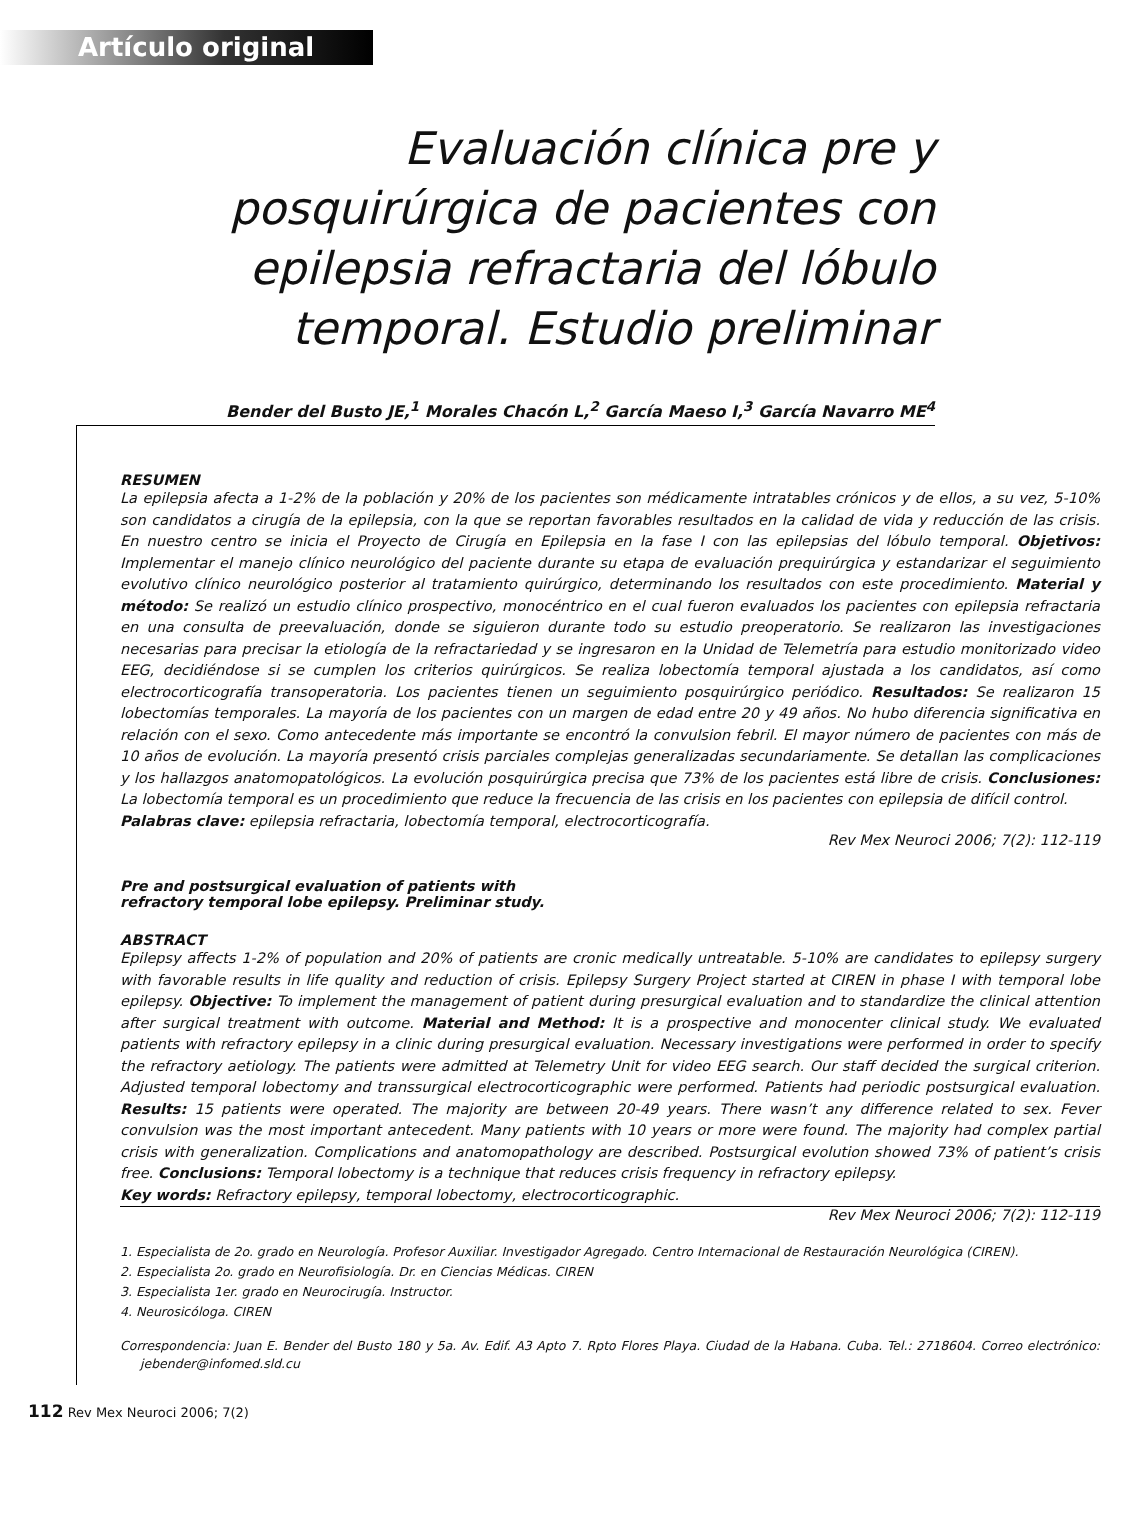Artículo original
Evaluación clínica pre y posquirúrgica de pacientes con epilepsia refractaria del lóbulo temporal. Estudio preliminar
Bender del Busto JE,<sup>1</sup> Morales Chacón L,<sup>2</sup> García Maeso I,<sup>3</sup> García Navarro ME<sup>4</sup>
RESUMEN
La epilepsia afecta a 1-2% de la población y 20% de los pacientes son médicamente intratables crónicos y de ellos, a su vez, 5-10% son candidatos a cirugía de la epilepsia, con la que se reportan favorables resultados en la calidad de vida y reducción de las crisis. En nuestro centro se inicia el Proyecto de Cirugía en Epilepsia en la fase I con las epilepsias del lóbulo temporal. Objetivos: Implementar el manejo clínico neurológico del paciente durante su etapa de evaluación prequirúrgica y estandarizar el seguimiento evolutivo clínico neurológico posterior al tratamiento quirúrgico, determinando los resultados con este procedimiento. Material y método: Se realizó un estudio clínico prospectivo, monocéntrico en el cual fueron evaluados los pacientes con epilepsia refractaria en una consulta de preevaluación, donde se siguieron durante todo su estudio preoperatorio. Se realizaron las investigaciones necesarias para precisar la etiología de la refractariedad y se ingresaron en la Unidad de Telemetría para estudio monitorizado video EEG, decidiéndose si se cumplen los criterios quirúrgicos. Se realiza lobectomía temporal ajustada a los candidatos, así como electrocorticografía transoperatoria. Los pacientes tienen un seguimiento posquirúrgico periódico. Resultados: Se realizaron 15 lobectomías temporales. La mayoría de los pacientes con un margen de edad entre 20 y 49 años. No hubo diferencia significativa en relación con el sexo. Como antecedente más importante se encontró la convulsion febril. El mayor número de pacientes con más de 10 años de evolución. La mayoría presentó crisis parciales complejas generalizadas secundariamente. Se detallan las complicaciones y los hallazgos anatomopatológicos. La evolución posquirúrgica precisa que 73% de los pacientes está libre de crisis. Conclusiones: La lobectomía temporal es un procedimiento que reduce la frecuencia de las crisis en los pacientes con epilepsia de difícil control.
Palabras clave: epilepsia refractaria, lobectomía temporal, electrocorticografía.
Rev Mex Neuroci 2006; 7(2): 112-119
Pre and postsurgical evaluation of patients with
refractory temporal lobe epilepsy. Preliminar study.
ABSTRACT
Epilepsy affects 1-2% of population and 20% of patients are cronic medically untreatable. 5-10% are candidates to epilepsy surgery with favorable results in life quality and reduction of crisis. Epilepsy Surgery Project started at CIREN in phase I with temporal lobe epilepsy. Objective: To implement the management of patient during presurgical evaluation and to standardize the clinical attention after surgical treatment with outcome. Material and Method: It is a prospective and monocenter clinical study. We evaluated patients with refractory epilepsy in a clinic during presurgical evaluation. Necessary investigations were performed in order to specify the refractory aetiology. The patients were admitted at Telemetry Unit for video EEG search. Our staff decided the surgical criterion. Adjusted temporal lobectomy and transsurgical electrocorticographic were performed. Patients had periodic postsurgical evaluation. Results: 15 patients were operated. The majority are between 20-49 years. There wasn’t any difference related to sex. Fever convulsion was the most important antecedent. Many patients with 10 years or more were found. The majority had complex partial crisis with generalization. Complications and anatomopathology are described. Postsurgical evolution showed 73% of patient’s crisis free. Conclusions: Temporal lobectomy is a technique that reduces crisis frequency in refractory epilepsy.
Key words: Refractory epilepsy, temporal lobectomy, electrocorticographic.
Rev Mex Neuroci 2006; 7(2): 112-119
1. Especialista de 2o. grado en Neurología. Profesor Auxiliar. Investigador Agregado. Centro Internacional de Restauración Neurológica (CIREN).
2. Especialista 2o. grado en Neurofisiología. Dr. en Ciencias Médicas. CIREN
3. Especialista 1er. grado en Neurocirugía. Instructor.
4. Neurosicóloga. CIREN
Correspondencia: Juan E. Bender del Busto 180 y 5a. Av. Edif. A3 Apto 7. Rpto Flores Playa. Ciudad de la Habana. Cuba. Tel.: 2718604. Correo electrónico: jebender@infomed.sld.cu
112 Rev Mex Neuroci 2006; 7(2)